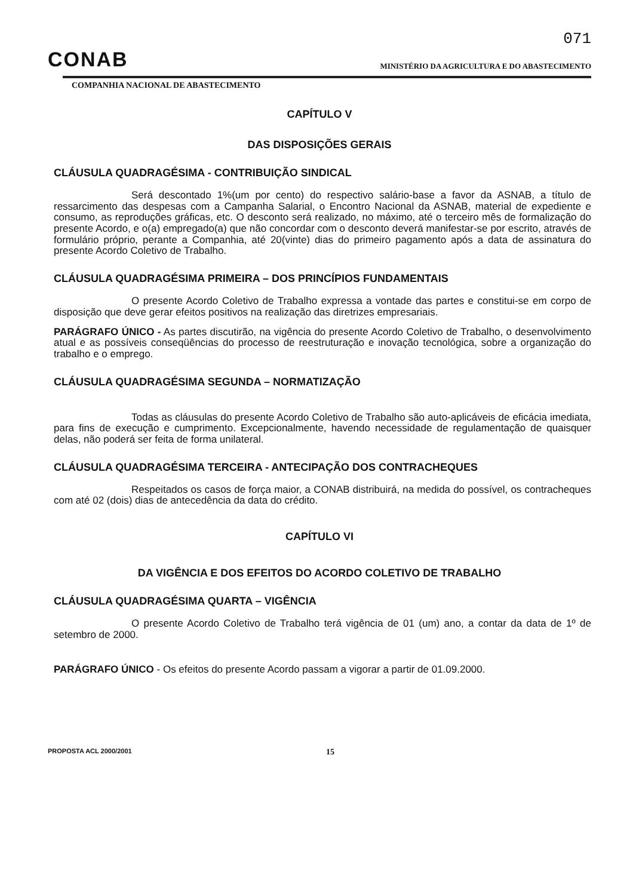071
CONAB
MINISTÉRIO DA AGRICULTURA E DO ABASTECIMENTO
COMPANHIA NACIONAL DE ABASTECIMENTO
CAPÍTULO V
DAS DISPOSIÇÕES GERAIS
CLÁUSULA QUADRAGÉSIMA - CONTRIBUIÇÃO SINDICAL
Será descontado 1%(um por cento) do respectivo salário-base a favor da ASNAB, a título de ressarcimento das despesas com a Campanha Salarial, o Encontro Nacional da ASNAB, material de expediente e consumo, as reproduções gráficas, etc. O desconto será realizado, no máximo, até o terceiro mês de formalização do presente Acordo, e o(a) empregado(a) que não concordar com o desconto deverá manifestar-se por escrito, através de formulário próprio, perante a Companhia, até 20(vinte) dias do primeiro pagamento após a data de assinatura do presente Acordo Coletivo de Trabalho.
CLÁUSULA QUADRAGÉSIMA PRIMEIRA – DOS PRINCÍPIOS FUNDAMENTAIS
O presente Acordo Coletivo de Trabalho expressa a vontade das partes e constitui-se em corpo de disposição que deve gerar efeitos positivos na realização das diretrizes empresariais.
PARÁGRAFO ÚNICO - As partes discutirão, na vigência do presente Acordo Coletivo de Trabalho, o desenvolvimento atual e as possíveis conseqüências do processo de reestruturação e inovação tecnológica, sobre a organização do trabalho e o emprego.
CLÁUSULA QUADRAGÉSIMA SEGUNDA – NORMATIZAÇÃO
Todas as cláusulas do presente Acordo Coletivo de Trabalho são auto-aplicáveis de eficácia imediata, para fins de execução e cumprimento. Excepcionalmente, havendo necessidade de regulamentação de quaisquer delas, não poderá ser feita de forma unilateral.
CLÁUSULA QUADRAGÉSIMA TERCEIRA - ANTECIPAÇÃO DOS CONTRACHEQUES
Respeitados os casos de força maior, a CONAB distribuirá, na medida do possível, os contracheques com até 02 (dois) dias de antecedência da data do crédito.
CAPÍTULO VI
DA VIGÊNCIA E DOS EFEITOS DO ACORDO COLETIVO DE TRABALHO
CLÁUSULA QUADRAGÉSIMA QUARTA – VIGÊNCIA
O presente Acordo Coletivo de Trabalho terá vigência de 01 (um) ano, a contar da data de 1º de setembro de 2000.
PARÁGRAFO ÚNICO - Os efeitos do presente Acordo passam a vigorar a partir de 01.09.2000.
PROPOSTA ACL 2000/2001 15